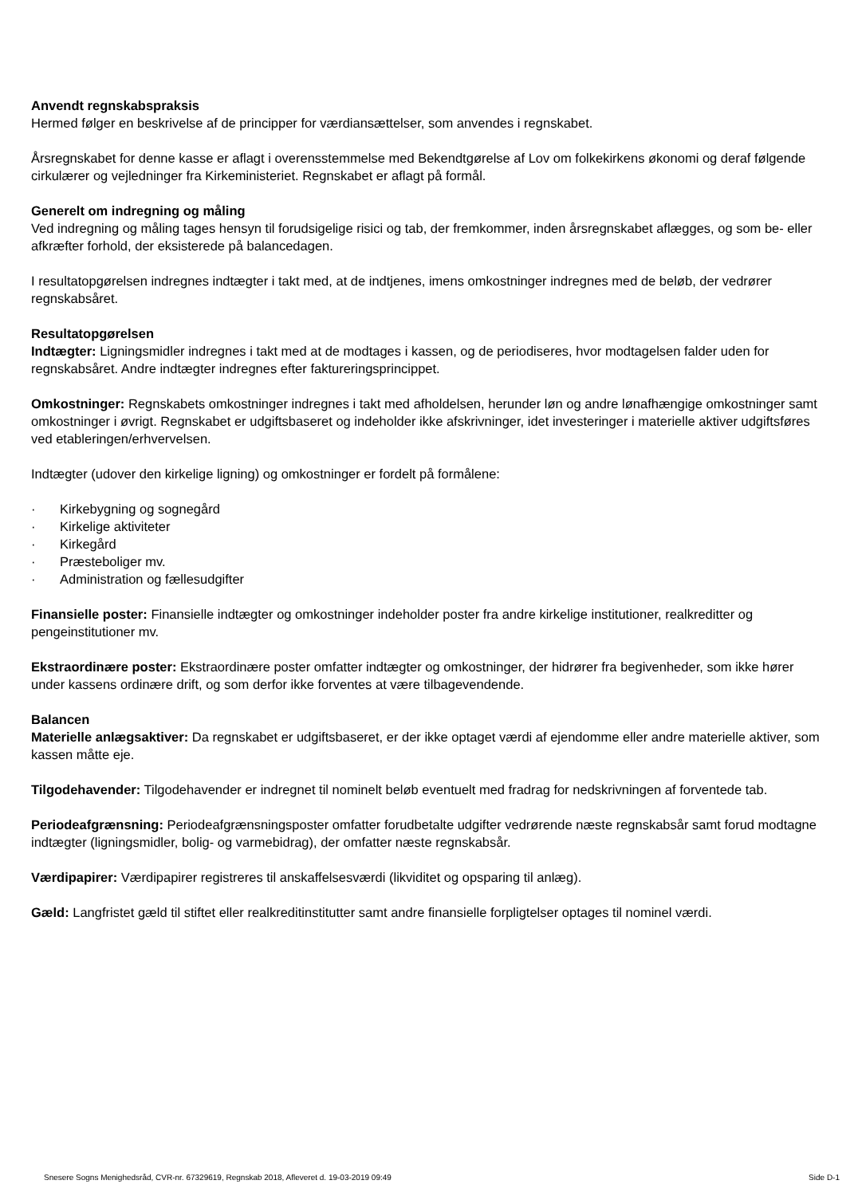Anvendt regnskabspraksis
Hermed følger en beskrivelse af de principper for værdiansættelser, som anvendes i regnskabet.
Årsregnskabet for denne kasse er aflagt i overensstemmelse med Bekendtgørelse af Lov om folkekirkens økonomi og deraf følgende cirkulærer og vejledninger fra Kirkeministeriet. Regnskabet er aflagt på formål.
Generelt om indregning og måling
Ved indregning og måling tages hensyn til forudsigelige risici og tab, der fremkommer, inden årsregnskabet aflægges, og som be- eller afkræfter forhold, der eksisterede på balancedagen.
I resultatopgørelsen indregnes indtægter i takt med, at de indtjenes, imens omkostninger indregnes med de beløb, der vedrører regnskabsåret.
Resultatopgørelsen
Indtægter: Ligningsmidler indregnes i takt med at de modtages i kassen, og de periodiseres, hvor modtagelsen falder uden for regnskabsåret. Andre indtægter indregnes efter faktureringsprincippet.
Omkostninger: Regnskabets omkostninger indregnes i takt med afholdelsen, herunder løn og andre lønafhængige omkostninger samt omkostninger i øvrigt. Regnskabet er udgiftsbaseret og indeholder ikke afskrivninger, idet investeringer i materielle aktiver udgiftsføres ved etableringen/erhvervelsen.
Indtægter (udover den kirkelige ligning) og omkostninger er fordelt på formålene:
· Kirkebygning og sognegård
· Kirkelige aktiviteter
· Kirkegård
· Præsteboliger mv.
· Administration og fællesudgifter
Finansielle poster: Finansielle indtægter og omkostninger indeholder poster fra andre kirkelige institutioner, realkreditter og pengeinstitutioner mv.
Ekstraordinære poster: Ekstraordinære poster omfatter indtægter og omkostninger, der hidrører fra begivenheder, som ikke hører under kassens ordinære drift, og som derfor ikke forventes at være tilbagevendende.
Balancen
Materielle anlægsaktiver: Da regnskabet er udgiftsbaseret, er der ikke optaget værdi af ejendomme eller andre materielle aktiver, som kassen måtte eje.
Tilgodehavender: Tilgodehavender er indregnet til nominelt beløb eventuelt med fradrag for nedskrivningen af forventede tab.
Periodeafgrænsning: Periodeafgrænsningsposter omfatter forudbetalte udgifter vedrørende næste regnskabsår samt forud modtagne indtægter (ligningsmidler, bolig- og varmebidrag), der omfatter næste regnskabsår.
Værdipapirer: Værdipapirer registreres til anskaffelsesværdi (likviditet og opsparing til anlæg).
Gæld: Langfristet gæld til stiftet eller realkreditinstitutter samt andre finansielle forpligtelser optages til nominel værdi.
Snesere Sogns Menighedsråd, CVR-nr. 67329619, Regnskab 2018, Afleveret d. 19-03-2019 09:49 Side D-1